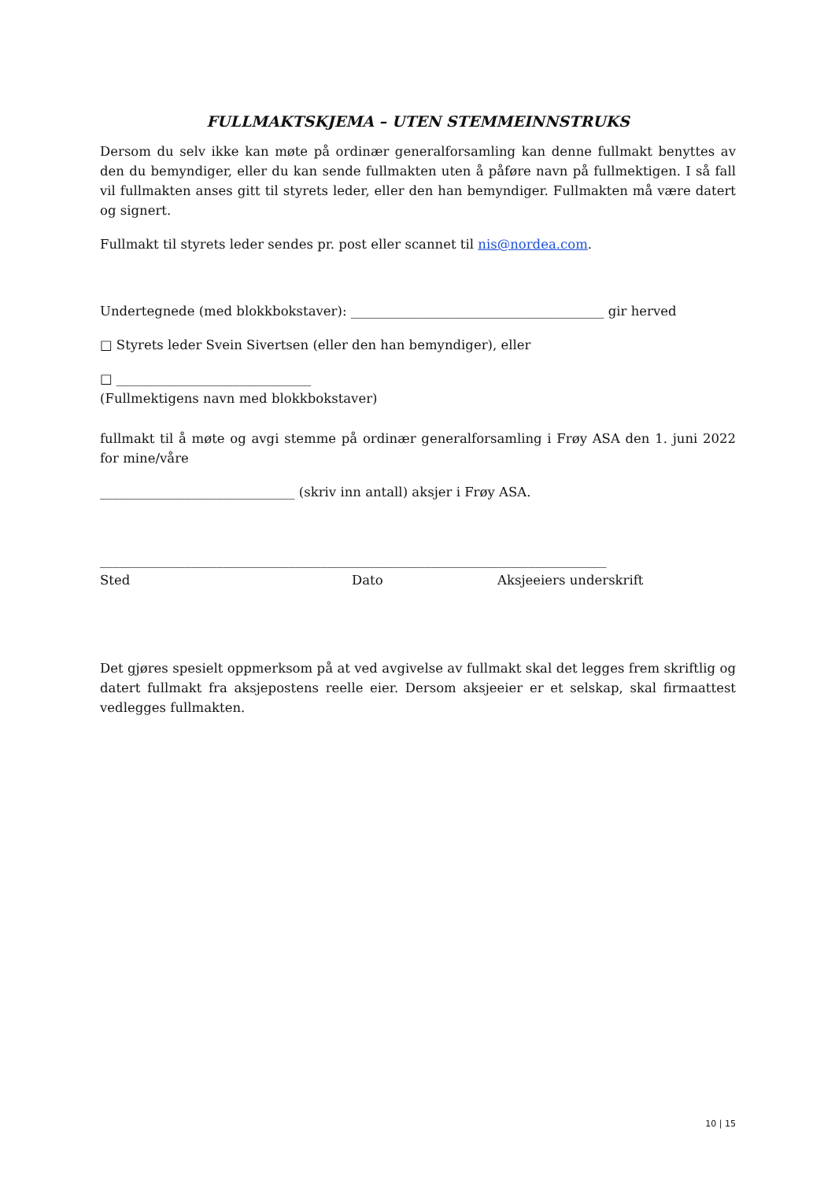FULLMAKTSKJEMA – UTEN STEMMEINNSTRUKS
Dersom du selv ikke kan møte på ordinær generalforsamling kan denne fullmakt benyttes av den du bemyndiger, eller du kan sende fullmakten uten å påføre navn på fullmektigen. I så fall vil fullmakten anses gitt til styrets leder, eller den han bemyndiger. Fullmakten må være datert og signert.
Fullmakt til styrets leder sendes pr. post eller scannet til nis@nordea.com.
Undertegnede (med blokkbokstaver): _______________________________________ gir herved
□ Styrets leder Svein Sivertsen (eller den han bemyndiger), eller
□ ______________________________
(Fullmektigens navn med blokkbokstaver)
fullmakt til å møte og avgi stemme på ordinær generalforsamling i Frøy ASA den 1. juni 2022 for mine/våre
______________________________ (skriv inn antall) aksjer i Frøy ASA.
______________________________________________________________________________
Sted Dato Aksjeeiers underskrift
Det gjøres spesielt oppmerksom på at ved avgivelse av fullmakt skal det legges frem skriftlig og datert fullmakt fra aksjepostens reelle eier. Dersom aksjeeier er et selskap, skal firmaattest vedlegges fullmakten.
10 | 15